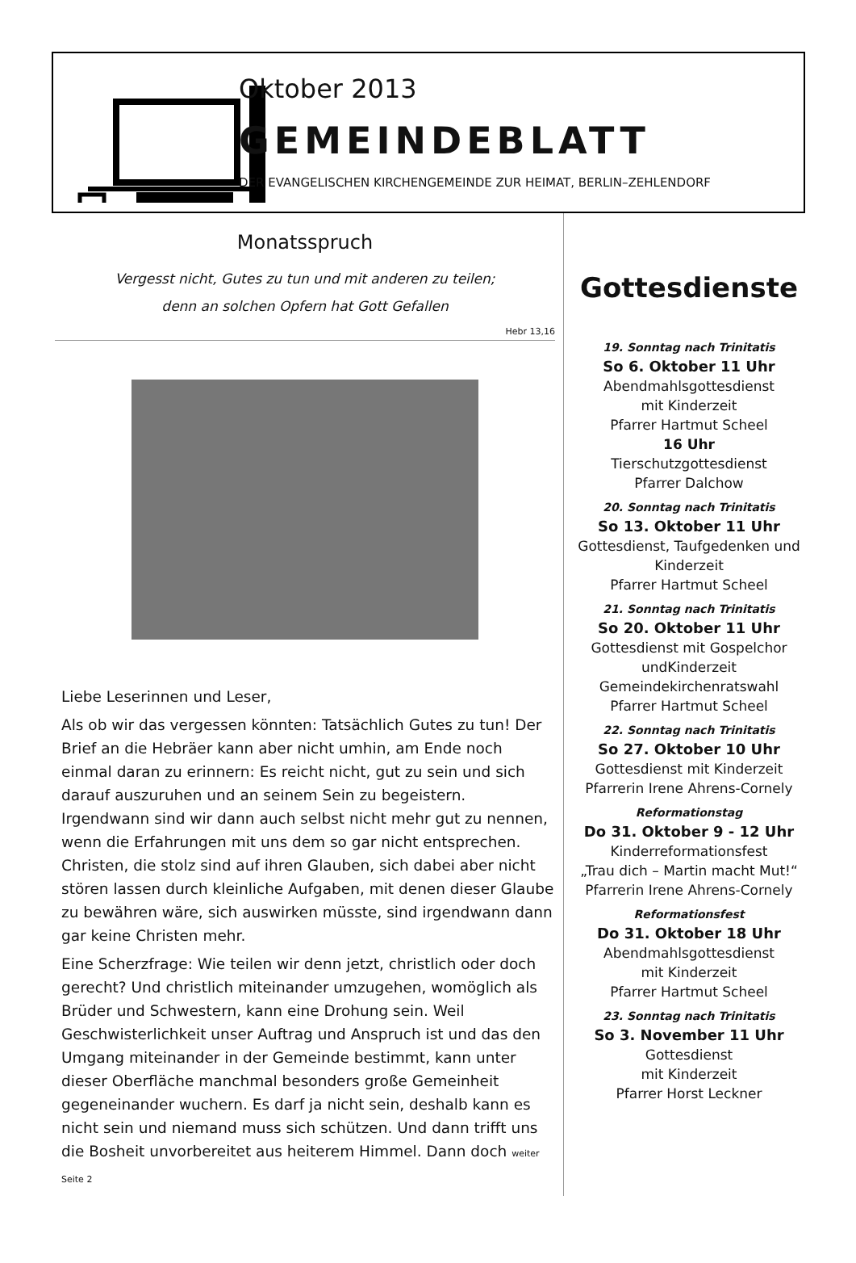Oktober 2013
GEMEINDEBLATT
DER EVANGELISCHEN KIRCHENGEMEINDE ZUR HEIMAT, BERLIN–ZEHLENDORF
Monatsspruch
Vergesst nicht, Gutes zu tun und mit anderen zu teilen;
denn an solchen Opfern hat Gott Gefallen
Hebr 13,16
Liebe Leserinnen und Leser,
Als ob wir das vergessen könnten: Tatsächlich Gutes zu tun! Der Brief an die Hebräer kann aber nicht umhin, am Ende noch einmal daran zu erinnern: Es reicht nicht, gut zu sein und sich darauf auszuruhen und an seinem Sein zu begeistern. Irgendwann sind wir dann auch selbst nicht mehr gut zu nennen, wenn die Erfahrungen mit uns dem so gar nicht entsprechen. Christen, die stolz sind auf ihren Glauben, sich dabei aber nicht stören lassen durch kleinliche Aufgaben, mit denen dieser Glaube zu bewähren wäre, sich auswirken müsste, sind irgendwann dann gar keine Christen mehr.
Eine Scherzfrage: Wie teilen wir denn jetzt, christlich oder doch gerecht? Und christlich miteinander umzugehen, womöglich als Brüder und Schwestern, kann eine Drohung sein. Weil Geschwisterlichkeit unser Auftrag und Anspruch ist und das den Umgang miteinander in der Gemeinde bestimmt, kann unter dieser Oberfläche manchmal besonders große Gemeinheit gegeneinander wuchern. Es darf ja nicht sein, deshalb kann es nicht sein und niemand muss sich schützen. Und dann trifft uns die Bosheit unvorbereitet aus heiterem Himmel. Dann doch weiter Seite 2
Gottesdienste
19. Sonntag nach Trinitatis
So 6. Oktober 11 Uhr
Abendmahlsgottesdienst
mit Kinderzeit
Pfarrer Hartmut Scheel
16 Uhr
Tierschutzgottesdienst
Pfarrer Dalchow
20. Sonntag nach Trinitatis
So 13. Oktober 11 Uhr
Gottesdienst, Taufgedenken und Kinderzeit
Pfarrer Hartmut Scheel
21. Sonntag nach Trinitatis
So 20. Oktober 11 Uhr
Gottesdienst mit Gospelchor
undKinderzeit
Gemeindekirchenratswahl
Pfarrer Hartmut Scheel
22. Sonntag nach Trinitatis
So 27. Oktober 10 Uhr
Gottesdienst mit Kinderzeit
Pfarrerin Irene Ahrens-Cornely
Reformationstag
Do 31. Oktober 9 - 12 Uhr
Kinderreformationsfest
„Trau dich – Martin macht Mut!“
Pfarrerin Irene Ahrens-Cornely
Reformationsfest
Do 31. Oktober 18 Uhr
Abendmahlsgottesdienst
mit Kinderzeit
Pfarrer Hartmut Scheel
23. Sonntag nach Trinitatis
So 3. November 11 Uhr
Gottesdienst
mit Kinderzeit
Pfarrer Horst Leckner